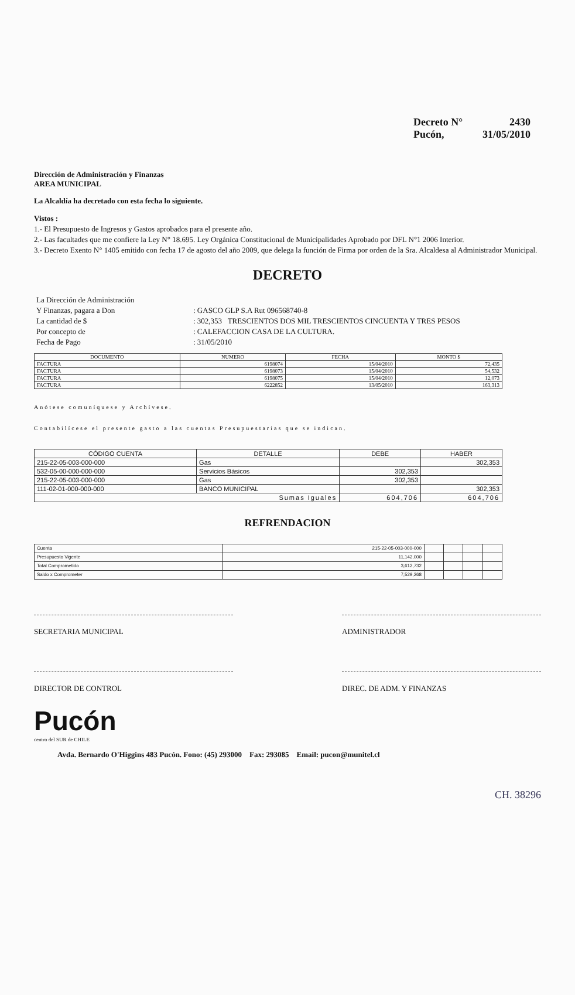Decreto N° 2430
Pucón, 31/05/2010
Dirección de Administración y Finanzas
AREA MUNICIPAL
La Alcaldía ha decretado con esta fecha lo siguiente.
Vistos :
1.- El Presupuesto de Ingresos y Gastos aprobados para el presente año.
2.- Las facultades que me confiere la Ley N° 18.695. Ley Orgánica Constitucional de Municipalidades Aprobado por DFL N°1 2006 Interior.
3.- Decreto Exento N° 1405 emitido con fecha 17 de agosto del año 2009, que delega la función de Firma por orden de la Sra. Alcaldesa al Administrador Municipal.
DECRETO
| La Dirección de Administración Y Finanzas, pagara a Don | : GASCO GLP S.A Rut 096568740-8 |
| La cantidad de $ | : 302,353 TRESCIENTOS DOS MIL TRESCIENTOS CINCUENTA Y TRES PESOS |
| Por concepto de | : CALEFACCION CASA DE LA CULTURA. |
| Fecha de Pago | : 31/05/2010 |
| DOCUMENTO | NUMERO | FECHA | MONTO $ |
| --- | --- | --- | --- |
| FACTURA | 6198074 | 15/04/2010 | 72,435 |
| FACTURA | 6198073 | 15/04/2010 | 54,532 |
| FACTURA | 6198075 | 15/04/2010 | 12,073 |
| FACTURA | 6222852 | 13/05/2010 | 163,313 |
Anótese comuníquese y Archívese.
Contabilícese el presente gasto a las cuentas Presupuestarias que se indican.
| CÓDIGO CUENTA | DETALLE | DEBE | HABER |
| --- | --- | --- | --- |
| 215-22-05-003-000-000 | Gas | | 302,353 |
| 532-05-00-000-000-000 | Servicios Básicos | 302,353 | |
| 215-22-05-003-000-000 | Gas | 302,353 | |
| 111-02-01-000-000-000 | BANCO MUNICIPAL | | 302,353 |
| Sumas Iguales | | 604,706 | 604,706 |
REFRENDACION
| Cuenta | 215-22-05-003-000-000 | | | | |
| Presupuesto Vigente | 11,142,000 | | | | |
| Total Comprometido | 3,612,732 | | | | |
| Saldo x Comprometer | 7,529,268 | | | | |
SECRETARIA MUNICIPAL ADMINISTRADOR
DIRECTOR DE CONTROL DIREC. DE ADM. Y FINANZAS
Pucón
centro del SUR de CHILE
Avda. Bernardo O'Higgins 483 Pucón. Fono: (45) 293000 Fax: 293085 Email: pucon@munitel.cl
CH. 38296